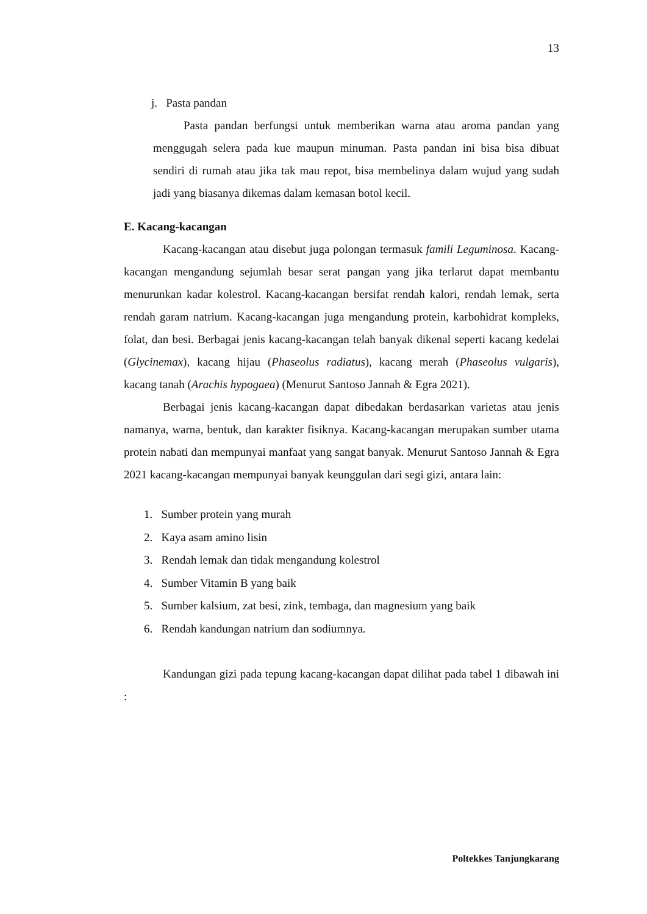13
j. Pasta pandan
Pasta pandan berfungsi untuk memberikan warna atau aroma pandan yang menggugah selera pada kue maupun minuman. Pasta pandan ini bisa bisa dibuat sendiri di rumah atau jika tak mau repot, bisa membelinya dalam wujud yang sudah jadi yang biasanya dikemas dalam kemasan botol kecil.
E. Kacang-kacangan
Kacang-kacangan atau disebut juga polongan termasuk famili Leguminosa. Kacang-kacangan mengandung sejumlah besar serat pangan yang jika terlarut dapat membantu menurunkan kadar kolestrol. Kacang-kacangan bersifat rendah kalori, rendah lemak, serta rendah garam natrium. Kacang-kacangan juga mengandung protein, karbohidrat kompleks, folat, dan besi. Berbagai jenis kacang-kacangan telah banyak dikenal seperti kacang kedelai (Glycinemax), kacang hijau (Phaseolus radiatus), kacang merah (Phaseolus vulgaris), kacang tanah (Arachis hypogaea) (Menurut Santoso Jannah & Egra 2021).
Berbagai jenis kacang-kacangan dapat dibedakan berdasarkan varietas atau jenis namanya, warna, bentuk, dan karakter fisiknya. Kacang-kacangan merupakan sumber utama protein nabati dan mempunyai manfaat yang sangat banyak. Menurut Santoso Jannah & Egra 2021 kacang-kacangan mempunyai banyak keunggulan dari segi gizi, antara lain:
1. Sumber protein yang murah
2. Kaya asam amino lisin
3. Rendah lemak dan tidak mengandung kolestrol
4. Sumber Vitamin B yang baik
5. Sumber kalsium, zat besi, zink, tembaga, dan magnesium yang baik
6. Rendah kandungan natrium dan sodiumnya.
Kandungan gizi pada tepung kacang-kacangan dapat dilihat pada tabel 1 dibawah ini :
Poltekkes Tanjungkarang